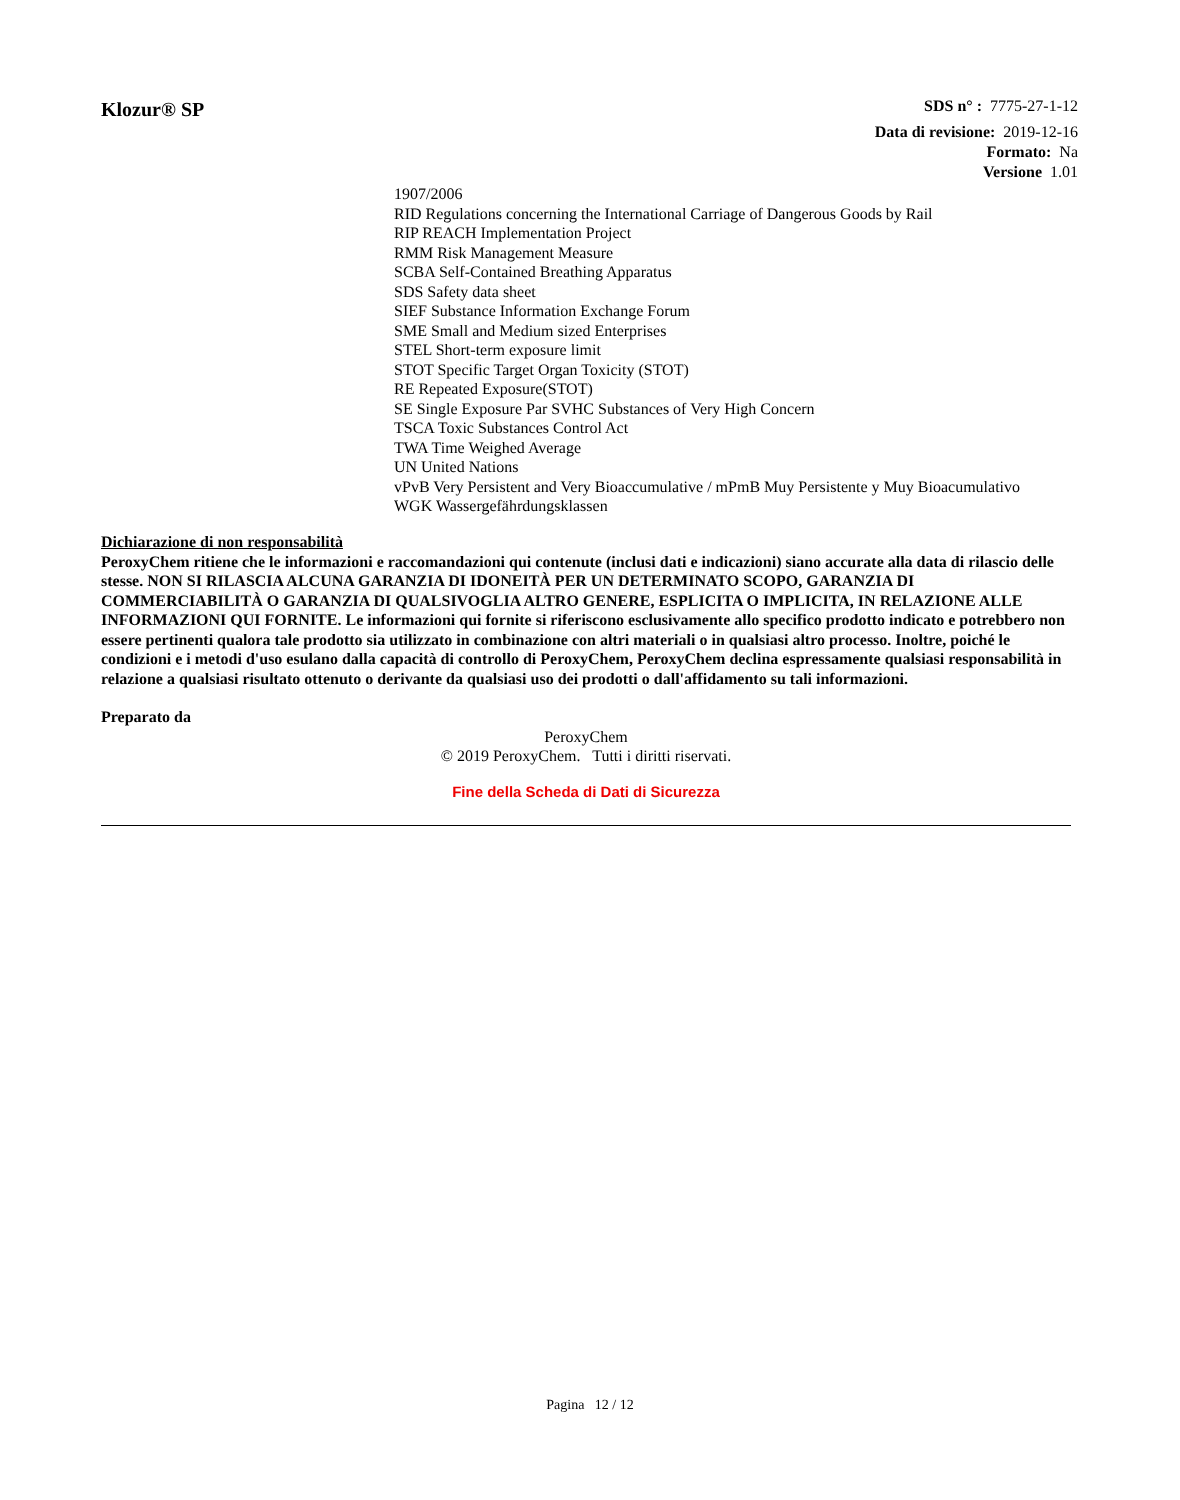Klozur® SP
SDS n° : 7775-27-1-12
Data di revisione: 2019-12-16
Formato: Na
Versione 1.01
1907/2006
RID Regulations concerning the International Carriage of Dangerous Goods by Rail
RIP REACH Implementation Project
RMM Risk Management Measure
SCBA Self-Contained Breathing Apparatus
SDS Safety data sheet
SIEF Substance Information Exchange Forum
SME Small and Medium sized Enterprises
STEL Short-term exposure limit
STOT Specific Target Organ Toxicity (STOT)
RE Repeated Exposure(STOT)
SE Single Exposure Par SVHC Substances of Very High Concern
TSCA Toxic Substances Control Act
TWA Time Weighed Average
UN United Nations
vPvB Very Persistent and Very Bioaccumulative / mPmB Muy Persistente y Muy Bioacumulativo
WGK Wassergefährdungsklassen
Dichiarazione di non responsabilità
PeroxyChem ritiene che le informazioni e raccomandazioni qui contenute (inclusi dati e indicazioni) siano accurate alla data di rilascio delle stesse. NON SI RILASCIA ALCUNA GARANZIA DI IDONEITÀ PER UN DETERMINATO SCOPO, GARANZIA DI COMMERCIABILITÀ O GARANZIA DI QUALSIVOGLIA ALTRO GENERE, ESPLICITA O IMPLICITA, IN RELAZIONE ALLE INFORMAZIONI QUI FORNITE. Le informazioni qui fornite si riferiscono esclusivamente allo specifico prodotto indicato e potrebbero non essere pertinenti qualora tale prodotto sia utilizzato in combinazione con altri materiali o in qualsiasi altro processo. Inoltre, poiché le condizioni e i metodi d'uso esulano dalla capacità di controllo di PeroxyChem, PeroxyChem declina espressamente qualsiasi responsabilità in relazione a qualsiasi risultato ottenuto o derivante da qualsiasi uso dei prodotti o dall'affidamento su tali informazioni.
Preparato da
PeroxyChem
© 2019 PeroxyChem. Tutti i diritti riservati.
Fine della Scheda di Dati di Sicurezza
Pagina 12 / 12